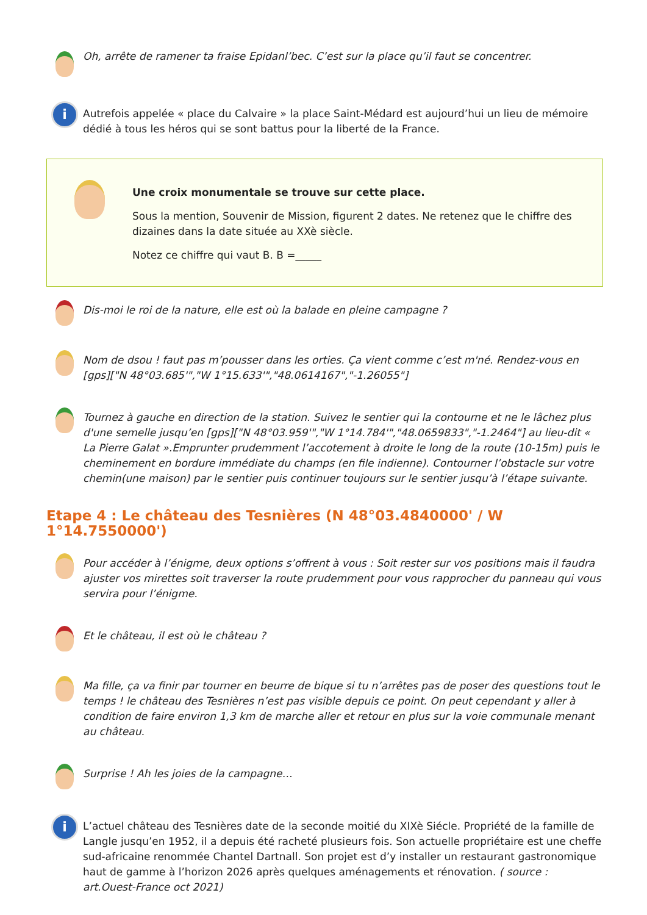Oh, arrête de ramener ta fraise Epidanl’bec. C’est sur la place qu’il faut se concentrer.
i
Autrefois appelée « place du Calvaire » la place Saint-Médard est aujourd’hui un lieu de mémoire dédié à tous les héros qui se sont battus pour la liberté de la France.
Une croix monumentale se trouve sur cette place.
Sous la mention, Souvenir de Mission, figurent 2 dates. Ne retenez que le chiffre des dizaines dans la date située au XXè siècle.
Notez ce chiffre qui vaut B. B =_____
Dis-moi le roi de la nature, elle est où la balade en pleine campagne ?
Nom de dsou ! faut pas m’pousser dans les orties. Ça vient comme c’est m'né. Rendez-vous en [gps]["N 48°03.685'","W 1°15.633'","48.0614167","-1.26055"]
Tournez à gauche en direction de la station. Suivez le sentier qui la contourne et ne le lâchez plus d'une semelle jusqu’en [gps]["N 48°03.959'","W 1°14.784'","48.0659833","-1.2464"] au lieu-dit « La Pierre Galat ».Emprunter prudemment l’accotement à droite le long de la route (10-15m) puis le cheminement en bordure immédiate du champs (en file indienne). Contourner l’obstacle sur votre chemin(une maison) par le sentier puis continuer toujours sur le sentier jusqu’à l’étape suivante.
Etape 4 : Le château des Tesnières (N 48°03.4840000' / W 1°14.7550000')
Pour accéder à l’énigme, deux options s’offrent à vous : Soit rester sur vos positions mais il faudra ajuster vos mirettes soit traverser la route prudemment pour vous rapprocher du panneau qui vous servira pour l’énigme.
Et le château, il est où le château ?
Ma fille, ça va finir par tourner en beurre de bique si tu n’arrêtes pas de poser des questions tout le temps ! le château des Tesnières n’est pas visible depuis ce point. On peut cependant y aller à condition de faire environ 1,3 km de marche aller et retour en plus sur la voie communale menant au château.
Surprise ! Ah les joies de la campagne…
i
L’actuel château des Tesnières date de la seconde moitié du XIXè Siécle. Propriété de la famille de Langle jusqu’en 1952, il a depuis été racheté plusieurs fois. Son actuelle propriétaire est une cheffe sud-africaine renommée Chantel Dartnall. Son projet est d’y installer un restaurant gastronomique haut de gamme à l’horizon 2026 après quelques aménagements et rénovation. ( source : art.Ouest-France oct 2021)